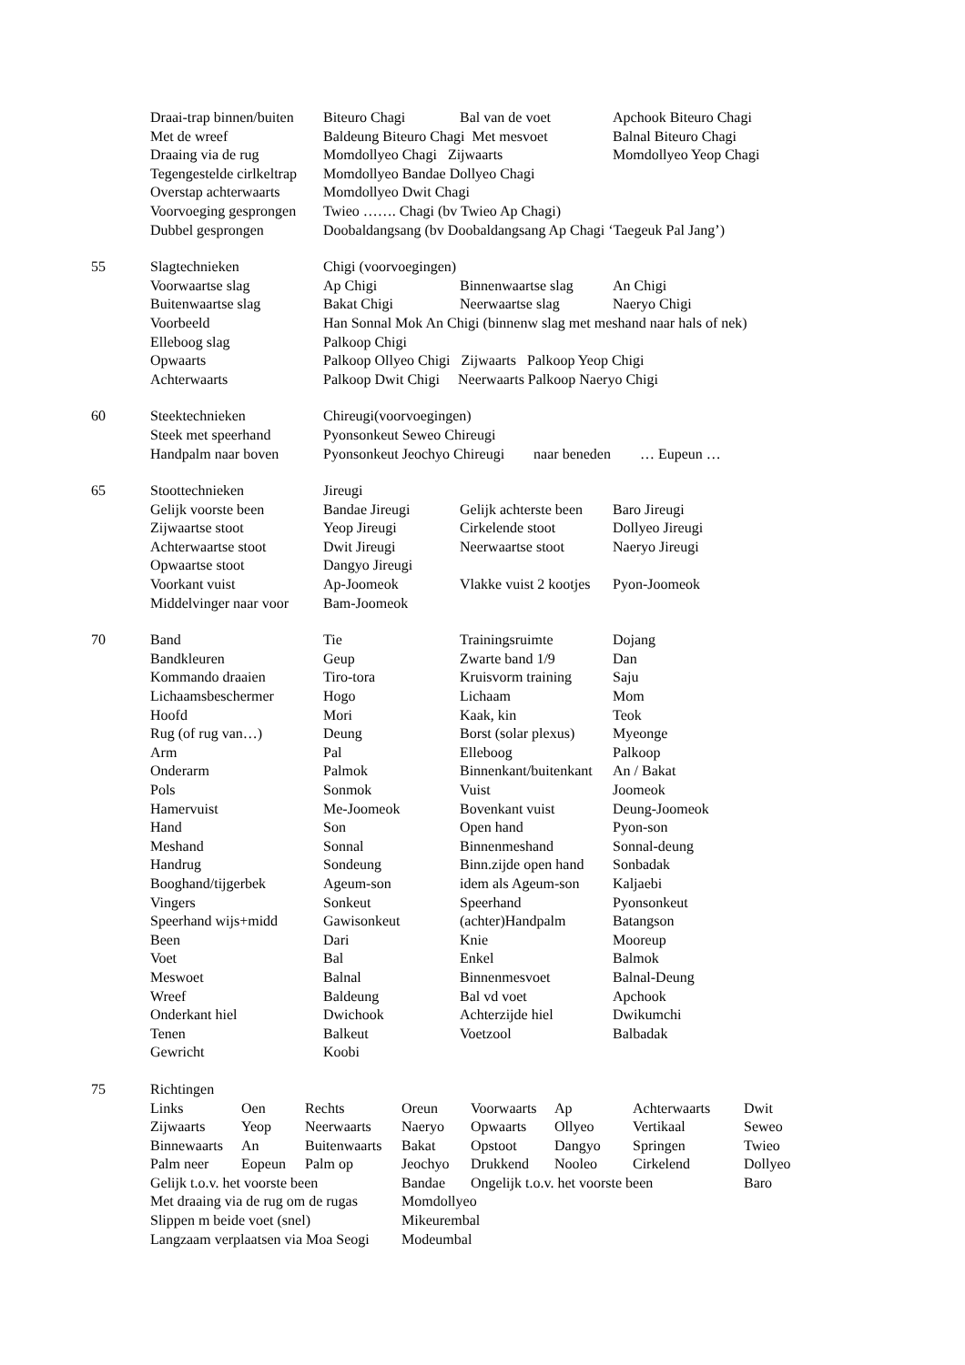| | Draai-trap binnen/buiten | Biteuro Chagi | Bal van de voet | Apchook Biteuro Chagi |
| | Met de wreef | Baldeung Biteuro Chagi Met mesvoet | | Balnal Biteuro Chagi |
| | Draaing via de rug | Momdollyeo Chagi Zijwaarts | | Momdollyeo Yeop Chagi |
| | Tegengestelde cirlkeltrap | Momdollyeo Bandae Dollyeo Chagi | | |
| | Overstap achterwaarts | Momdollyeo Dwit Chagi | | |
| | Voorvoeging gesprongen | Twieo ……. Chagi (bv Twieo Ap Chagi) | | |
| | Dubbel gesprongen | Doobaldangsang (bv Doobaldangsang Ap Chagi ‘Taegeuk Pal Jang’) | | |
| 55 | Slagtechnieken | Chigi (voorvoegingen) | | |
| | Voorwaartse slag | Ap Chigi | Binnenwaartse slag | An Chigi |
| | Buitenwaartse slag | Bakat Chigi | Neerwaartse slag | Naeryo Chigi |
| | Voorbeeld | Han Sonnal Mok An Chigi (binnenw slag met meshand naar hals of nek) | | |
| | Elleboog slag | Palkoop Chigi | | |
| | Opwaarts | Palkoop Ollyeo Chigi Zijwaarts Palkoop Yeop Chigi | | |
| | Achterwaarts | Palkoop Dwit Chigi Neerwaarts Palkoop Naeryo Chigi | | |
| 60 | Steektechnieken | Chireugi(voorvoegingen) |
| | Steek met speerhand | Pyonsonkeut Seweo Chireugi |
| | Handpalm naar boven | Pyonsonkeut Jeochyo Chireugi naar beneden … Eupeun … |
| 65 | Stoottechnieken | Jireugi | | |
| | Gelijk voorste been | Bandae Jireugi | Gelijk achterste been | Baro Jireugi |
| | Zijwaartse stoot | Yeop Jireugi | Cirkelende stoot | Dollyeo Jireugi |
| | Achterwaartse stoot | Dwit Jireugi | Neerwaartse stoot | Naeryo Jireugi |
| | Opwaartse stoot | Dangyo Jireugi | | |
| | Voorkant vuist | Ap-Joomeok | Vlakke vuist 2 kootjes | Pyon-Joomeok |
| | Middelvinger naar voor | Bam-Joomeok | | |
| 70 | Band | Tie | Trainingsruimte | Dojang |
| | Bandkleuren | Geup | Zwarte band 1/9 | Dan |
| | Kommando draaien | Tiro-tora | Kruisvorm training | Saju |
| | Lichaamsbeschermer | Hogo | Lichaam | Mom |
| | Hoofd | Mori | Kaak, kin | Teok |
| | Rug (of rug van…) | Deung | Borst (solar plexus) | Myeonge |
| | Arm | Pal | Elleboog | Palkoop |
| | Onderarm | Palmok | Binnenkant/buitenkant | An / Bakat |
| | Pols | Sonmok | Vuist | Joomeok |
| | Hamervuist | Me-Joomeok | Bovenkant vuist | Deung-Joomeok |
| | Hand | Son | Open hand | Pyon-son |
| | Meshand | Sonnal | Binnenmeshand | Sonnal-deung |
| | Handrug | Sondeung | Binn.zijde open hand | Sonbadak |
| | Booghand/tijgerbek | Ageum-son | idem als Ageum-son | Kaljaebi |
| | Vingers | Sonkeut | Speerhand | Pyonsonkeut |
| | Speerhand wijs+midd | Gawisonkeut | (achter)Handpalm | Batangson |
| | Been | Dari | Knie | Mooreup |
| | Voet | Bal | Enkel | Balmok |
| | Meswoet | Balnal | Binnenmesvoet | Balnal-Deung |
| | Wreef | Baldeung | Bal vd voet | Apchook |
| | Onderkant hiel | Dwichook | Achterzijde hiel | Dwikumchi |
| | Tenen | Balkeut | Voetzool | Balbadak |
| | Gewricht | Koobi | | |
| 75 | Richtingen | | | | | | | |
| | Links | Oen | Rechts | Oreun | Voorwaarts | Ap | Achterwaarts | Dwit |
| | Zijwaarts | Yeop | Neerwaarts | Naeryo | Opwaarts | Ollyeo | Vertikaal | Seweo |
| | Binnewaarts | An | Buitenwaarts | Bakat | Opstoot | Dangyo | Springen | Twieo |
| | Palm neer | Eopeun | Palm op | Jeochyo | Drukkend | Nooleo | Cirkelend | Dollyeo |
| | Gelijk t.o.v. het voorste been | | | Bandae | Ongelijk t.o.v. het voorste been | | | Baro |
| | Met draaing via de rug om de rugas | | | Momdollyeo | | | | |
| | Slippen m beide voet (snel) | | | Mikeurembal | | | | |
| | Langzaam verplaatsen via Moa Seogi | | | Modeumbal | | | | |